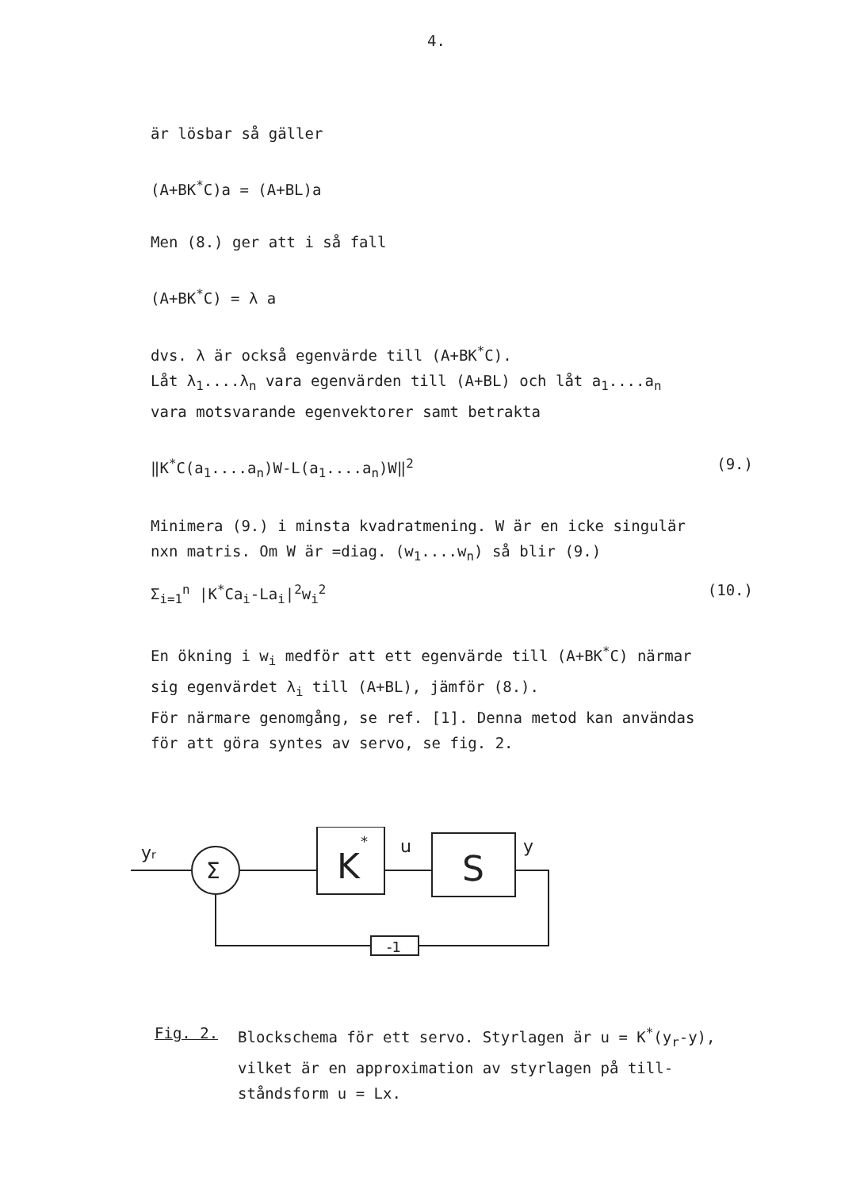4.
är lösbar så gäller
(A+BK<sup>*</sup>C)a = (A+BL)a
Men (8.) ger att i så fall
(A+BK<sup>*</sup>C) = λ a
dvs. λ är också egenvärde till (A+BK<sup>*</sup>C).
Låt λ<sub>1</sub>....λ<sub>n</sub> vara egenvärden till (A+BL) och låt a<sub>1</sub>....a<sub>n</sub>
vara motsvarande egenvektorer samt betrakta
‖K<sup>*</sup>C(a<sub>1</sub>....a<sub>n</sub>)W-L(a<sub>1</sub>....a<sub>n</sub>)W‖<sup>2</sup> (9.)
Minimera (9.) i minsta kvadratmening. W är en icke singulär
nxn matris. Om W är =diag. (w<sub>1</sub>....w<sub>n</sub>) så blir (9.)
Σ<sub>i=1</sub><sup>n</sup> |K<sup>*</sup>Ca<sub>i</sub>-La<sub>i</sub>|<sup>2</sup>w<sub>i</sub><sup>2</sup> (10.)
En ökning i w<sub>i</sub> medför att ett egenvärde till (A+BK<sup>*</sup>C) närmar
sig egenvärdet λ<sub>i</sub> till (A+BL), jämför (8.).
För närmare genomgång, se ref. [1]. Denna metod kan användas
för att göra syntes av servo, se fig. 2.
Σ
K
*
u
S
y
yr
-1
Fig. 2. Blockschema för ett servo. Styrlagen är u = K<sup>*</sup>(y<sub>r</sub>-y),
vilket är en approximation av styrlagen på till-
ståndsform u = Lx.